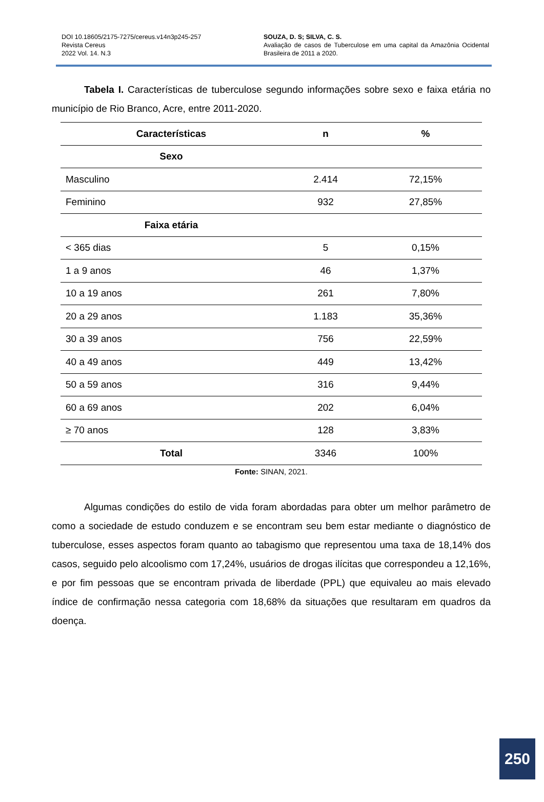DOI 10.18605/2175-7275/cereus.v14n3p245-257
Revista Cereus
2022 Vol. 14. N.3
SOUZA, D. S; SILVA, C. S.
Avaliação de casos de Tuberculose em uma capital da Amazônia Ocidental Brasileira de 2011 a 2020.
Tabela I. Características de tuberculose segundo informações sobre sexo e faixa etária no município de Rio Branco, Acre, entre 2011-2020.
| Características | n | % |
| --- | --- | --- |
| Sexo | | |
| Masculino | 2.414 | 72,15% |
| Feminino | 932 | 27,85% |
| Faixa etária | | |
| < 365 dias | 5 | 0,15% |
| 1 a 9 anos | 46 | 1,37% |
| 10 a 19 anos | 261 | 7,80% |
| 20 a 29 anos | 1.183 | 35,36% |
| 30 a 39 anos | 756 | 22,59% |
| 40 a 49 anos | 449 | 13,42% |
| 50 a 59 anos | 316 | 9,44% |
| 60 a 69 anos | 202 | 6,04% |
| ≥ 70 anos | 128 | 3,83% |
| Total | 3346 | 100% |
Fonte: SINAN, 2021.
Algumas condições do estilo de vida foram abordadas para obter um melhor parâmetro de como a sociedade de estudo conduzem e se encontram seu bem estar mediante o diagnóstico de tuberculose, esses aspectos foram quanto ao tabagismo que representou uma taxa de 18,14% dos casos, seguido pelo alcoolismo com 17,24%, usuários de drogas ilícitas que correspondeu a 12,16%, e por fim pessoas que se encontram privada de liberdade (PPL) que equivaleu ao mais elevado índice de confirmação nessa categoria com 18,68% da situações que resultaram em quadros da doença.
250